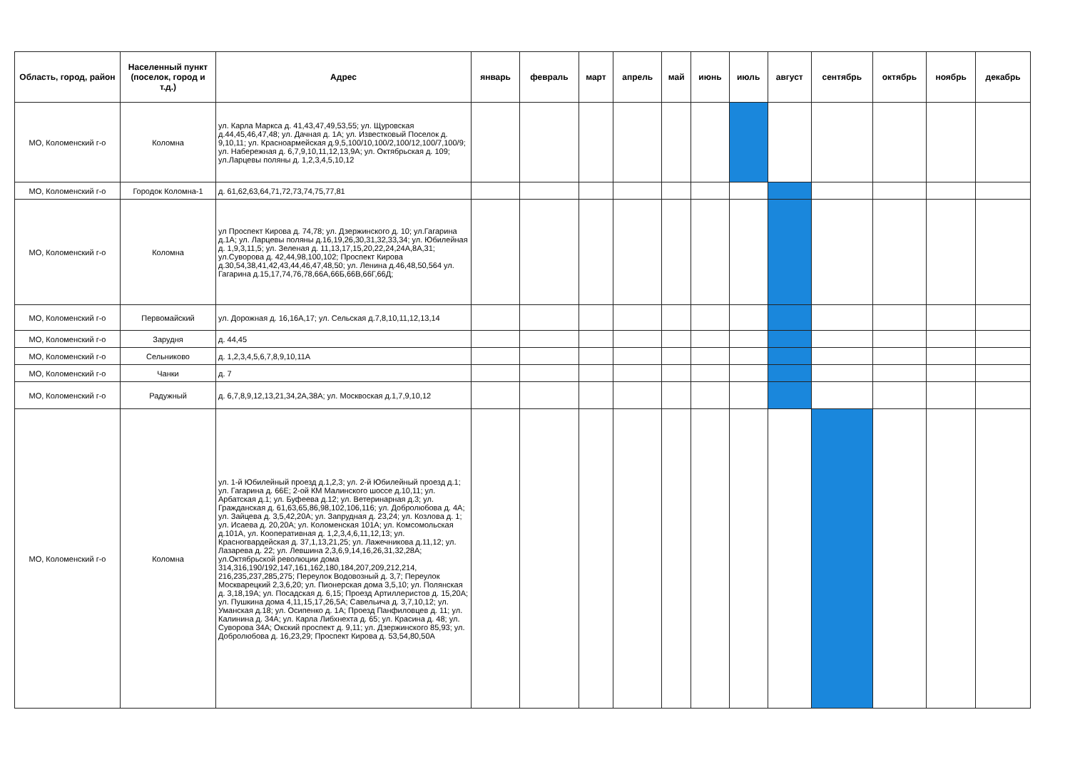| Область, город, район | Населенный пункт (поселок, город и т.д.) | Адрес | январь | февраль | март | апрель | май | июнь | июль | август | сентябрь | октябрь | ноябрь | декабрь |
| --- | --- | --- | --- | --- | --- | --- | --- | --- | --- | --- | --- | --- | --- | --- |
| МО, Коломенский г-о | Коломна | ул. Карла Маркса д. 41,43,47,49,53,55; ул. Щуровская д.44,45,46,47,48; ул. Дачная д. 1А; ул. Известковый Поселок д. 9,10,11; ул. Красноармейская д.9,5,100/10,100/2,100/12,100/7,100/9; ул. Набережная д. 6,7,9,10,11,12,13,9А; ул. Октябрьская д. 109; ул.Ларцевы поляны д. 1,2,3,4,5,10,12 | | | | | | | | | | | | |
| МО, Коломенский г-о | Городок Коломна-1 | д. 61,62,63,64,71,72,73,74,75,77,81 | | | | | | | | | | | | |
| МО, Коломенский г-о | Коломна | ул Проспект Кирова д. 74,78; ул. Дзержинского д. 10; ул.Гагарина д.1А; ул. Ларцевы поляны д.16,19,26,30,31,32,33,34; ул. Юбилейная д. 1,9,3,11,5; ул. Зеленая д. 11,13,17,15,20,22,24,24А,8А,31; ул.Суворова д. 42,44,98,100,102; Проспект Кирова д.30,54,38,41,42,43,44,46,47,48,50; ул. Ленина д.46,48,50,564 ул. Гагарина д.15,17,74,76,78,66А,66Б,66В,66Г,66Д; | | | | | | | | | | | | |
| МО, Коломенский г-о | Первомайский | ул. Дорожная д. 16,16А,17; ул. Сельская д.7,8,10,11,12,13,14 | | | | | | | | | | | | |
| МО, Коломенский г-о | Зарудня | д. 44,45 | | | | | | | | | | | | |
| МО, Коломенский г-о | Сельниково | д. 1,2,3,4,5,6,7,8,9,10,11А | | | | | | | | | | | | |
| МО, Коломенский г-о | Чанки | д. 7 | | | | | | | | | | | | |
| МО, Коломенский г-о | Радужный | д. 6,7,8,9,12,13,21,34,2А,38А; ул. Москвоская д.1,7,9,10,12 | | | | | | | | | | | | |
| МО, Коломенский г-о | Коломна | ул. 1-й Юбилейный проезд д.1,2,3; ул. 2-й Юбилейный проезд д.1; ул. Гагарина д. 66Е; 2-ой КМ Малинского шоссе д.10,11; ул. Арбатская д.1; ул. Буфеева д.12; ул. Ветеринарная д.3; ул. Гражданская д. 61,63,65,86,98,102,106,116; ул. Добролюбова д. 4А; ул. Зайцева д. 3,5,42,20А; ул. Запрудная д. 23,24; ул. Козлова д. 1; ул. Исаева д. 20,20А; ул. Коломенская 101А; ул. Комсомольская д.101А, ул. Кооперативная д. 1,2,3,4,6,11,12,13; ул. Красногвардейская д. 37,1,13,21,25; ул. Лажечникова д.11,12; ул. Лазарева д. 22; ул. Левшина 2,3,6,9,14,16,26,31,32,28А; ул.Октябрьской революции дома 314,316,190/192,147,161,162,180,184,207,209,212,214, 216,235,237,285,275; Переулок Водовозный д. 3,7; Переулок Москварецкий 2,3,6,20; ул. Пионерская дома 3,5,10; ул. Полянская д. 3,18,19А; ул. Посадская д. 6,15; Проезд Артиллеристов д. 15,20А; ул. Пушкина дома 4,11,15,17,26,5А; Савельича д. 3,7,10,12; ул. Уманская д.18; ул. Осипенко д. 1А; Проезд Панфиловцев д. 11; ул. Калинина д. 34А; ул. Карла Либхнехта д. 65; ул. Красина д. 48; ул. Суворова 34А; Окский проспект д. 9,11; ул. Дзержинского 85,93; ул. Добролюбова д. 16,23,29; Проспект Кирова д. 53,54,80,50А | | | | | | | | | | | | |